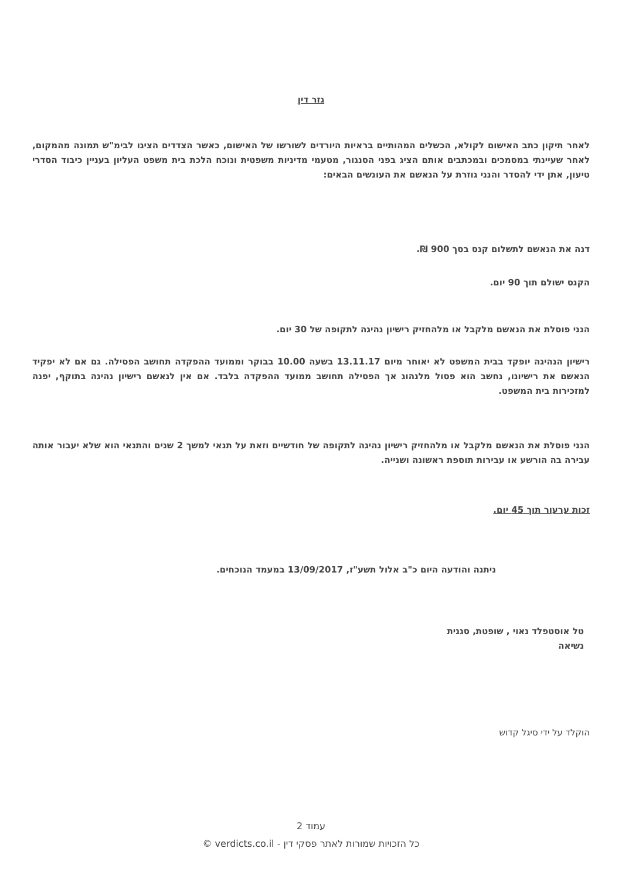גזר דין
לאחר תיקון כתב האישום לקולא, הכשלים המהותיים בראיות היורדים לשורשו של האישום, כאשר הצדדים הציגו לבימ"ש תמונה מהמקום, לאחר שעיינתי במסמכים ובמכתבים אותם הציג בפני הסנגור, מטעמי מדיניות משפטית ונוכח הלכת בית משפט העליון בעניין כיבוד הסדרי טיעון, אתן ידי להסדר והנני גוזרת על הנאשם את העונשים הבאים:
דנה את הנאשם לתשלום קנס בסך 900 ₪.
הקנס ישולם תוך 90 יום.
הנני פוסלת את הנאשם מלקבל או מלהחזיק רישיון נהיגה לתקופה של 30 יום.
רישיון הנהיגה יופקד בבית המשפט לא יאוחר מיום 13.11.17 בשעה 10.00 בבוקר וממועד ההפקדה תחושב הפסילה. גם אם לא יפקיד הנאשם את רישיונו, נחשב הוא פסול מלנהוג אך הפסילה תחושב ממועד ההפקדה בלבד. אם אין לנאשם רישיון נהיגה בתוקף, יפנה למזכירות בית המשפט.
הנני פוסלת את הנאשם מלקבל או מלהחזיק רישיון נהיגה לתקופה של חודשיים וזאת על תנאי למשך 2 שנים והתנאי הוא שלא יעבור אותה עבירה בה הורשע או עבירות תוספת ראשונה ושנייה.
זכות ערעור תוך 45 יום.
ניתנה והודעה היום כ"ב אלול תשע"ז, 13/09/2017 במעמד הנוכחים.
טל אוסטפלד נאוי , שופטת, סגנית
נשיאה
הוקלד על ידי סיגל קדוש
עמוד 2
כל הזכויות שמורות לאתר פסקי דין - verdicts.co.il ©